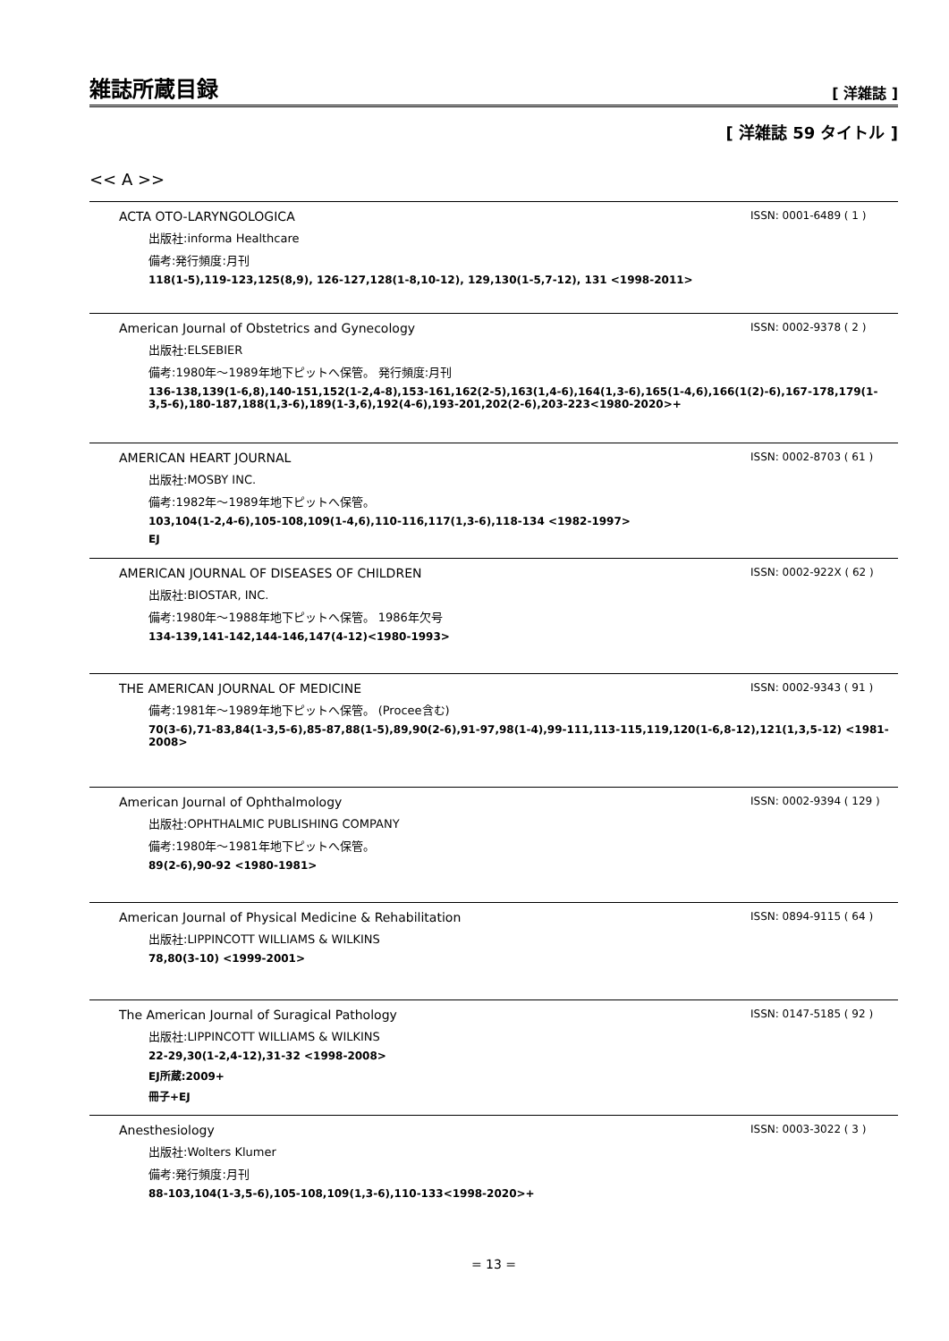雑誌所蔵目録
[ 洋雑誌 ]
[ 洋雑誌 59 タイトル ]
<< A >>
ACTA OTO-LARYNGOLOGICA ISSN: 0001-6489 ( 1 )
出版社:informa Healthcare
備考:発行頻度:月刊
118(1-5),119-123,125(8,9), 126-127,128(1-8,10-12), 129,130(1-5,7-12), 131 <1998-2011>
American Journal of Obstetrics and Gynecology ISSN: 0002-9378 ( 2 )
出版社:ELSEBIER
備考:1980年～1989年地下ピットへ保管。 発行頻度:月刊
136-138,139(1-6,8),140-151,152(1-2,4-8),153-161,162(2-5),163(1,4-6),164(1,3-6),165(1-4,6),166(1(2)-6),167-178,179(1-3,5-6),180-187,188(1,3-6),189(1-3,6),192(4-6),193-201,202(2-6),203-223<1980-2020>+
AMERICAN HEART JOURNAL ISSN: 0002-8703 ( 61 )
出版社:MOSBY INC.
備考:1982年～1989年地下ピットへ保管。
103,104(1-2,4-6),105-108,109(1-4,6),110-116,117(1,3-6),118-134 <1982-1997>
EJ
AMERICAN JOURNAL OF DISEASES OF CHILDREN ISSN: 0002-922X ( 62 )
出版社:BIOSTAR, INC.
備考:1980年～1988年地下ピットへ保管。 1986年欠号
134-139,141-142,144-146,147(4-12)<1980-1993>
THE AMERICAN JOURNAL OF MEDICINE ISSN: 0002-9343 ( 91 )
備考:1981年～1989年地下ピットへ保管。 (Procee含む)
70(3-6),71-83,84(1-3,5-6),85-87,88(1-5),89,90(2-6),91-97,98(1-4),99-111,113-115,119,120(1-6,8-12),121(1,3,5-12) <1981-2008>
American Journal of Ophthalmology ISSN: 0002-9394 ( 129 )
出版社:OPHTHALMIC PUBLISHING COMPANY
備考:1980年～1981年地下ピットへ保管。
89(2-6),90-92 <1980-1981>
American Journal of Physical Medicine & Rehabilitation ISSN: 0894-9115 ( 64 )
出版社:LIPPINCOTT WILLIAMS & WILKINS
78,80(3-10) <1999-2001>
The American Journal of Suragical Pathology ISSN: 0147-5185 ( 92 )
出版社:LIPPINCOTT WILLIAMS & WILKINS
22-29,30(1-2,4-12),31-32 <1998-2008>
EJ所蔵:2009+
冊子+EJ
Anesthesiology ISSN: 0003-3022 ( 3 )
出版社:Wolters Klumer
備考:発行頻度:月刊
88-103,104(1-3,5-6),105-108,109(1,3-6),110-133<1998-2020>+
= 13 =